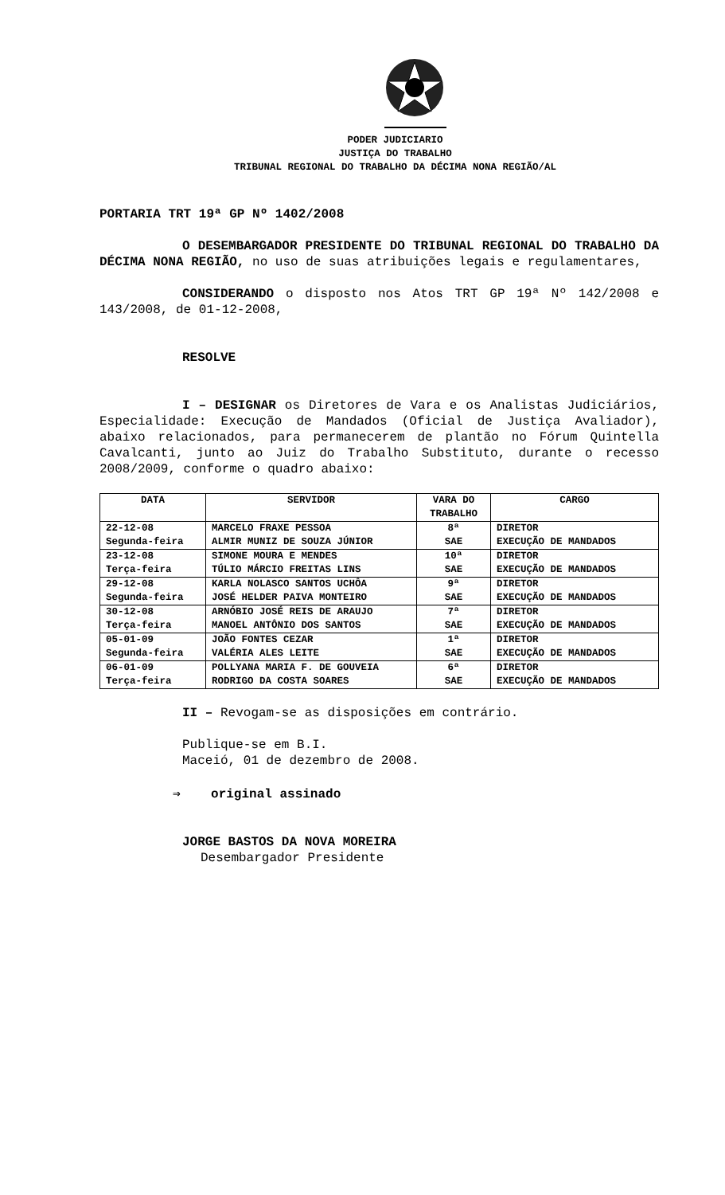PODER JUDICIARIO
JUSTIÇA DO TRABALHO
TRIBUNAL REGIONAL DO TRABALHO DA DÉCIMA NONA REGIÃO/AL
PORTARIA TRT 19ª GP Nº 1402/2008
O DESEMBARGADOR PRESIDENTE DO TRIBUNAL REGIONAL DO TRABALHO DA DÉCIMA NONA REGIÃO, no uso de suas atribuições legais e regulamentares,
CONSIDERANDO o disposto nos Atos TRT GP 19ª Nº 142/2008 e 143/2008, de 01-12-2008,
RESOLVE
I – DESIGNAR os Diretores de Vara e os Analistas Judiciários, Especialidade: Execução de Mandados (Oficial de Justiça Avaliador), abaixo relacionados, para permanecerem de plantão no Fórum Quintella Cavalcanti, junto ao Juiz do Trabalho Substituto, durante o recesso 2008/2009, conforme o quadro abaixo:
| DATA | SERVIDOR | VARA DO TRABALHO | CARGO |
| --- | --- | --- | --- |
| 22-12-08 Segunda-feira | MARCELO FRAXE PESSOA ALMIR MUNIZ DE SOUZA JÚNIOR | 8ª SAE | DIRETOR EXECUÇÃO DE MANDADOS |
| 23-12-08 Terça-feira | SIMONE MOURA E MENDES TÚLIO MÁRCIO FREITAS LINS | 10ª SAE | DIRETOR EXECUÇÃO DE MANDADOS |
| 29-12-08 Segunda-feira | KARLA NOLASCO SANTOS UCHÔA JOSÉ HELDER PAIVA MONTEIRO | 9ª SAE | DIRETOR EXECUÇÃO DE MANDADOS |
| 30-12-08 Terça-feira | ARNÓBIO JOSÉ REIS DE ARAUJO MANOEL ANTÔNIO DOS SANTOS | 7ª SAE | DIRETOR EXECUÇÃO DE MANDADOS |
| 05-01-09 Segunda-feira | JOÃO FONTES CEZAR VALÉRIA ALES LEITE | 1ª SAE | DIRETOR EXECUÇÃO DE MANDADOS |
| 06-01-09 Terça-feira | POLLYANA MARIA F. DE GOUVEIA RODRIGO DA COSTA SOARES | 6ª SAE | DIRETOR EXECUÇÃO DE MANDADOS |
II – Revogam-se as disposições em contrário.
Publique-se em B.I.
Maceió, 01 de dezembro de 2008.
⇒ original assinado
JORGE BASTOS DA NOVA MOREIRA
Desembargador Presidente